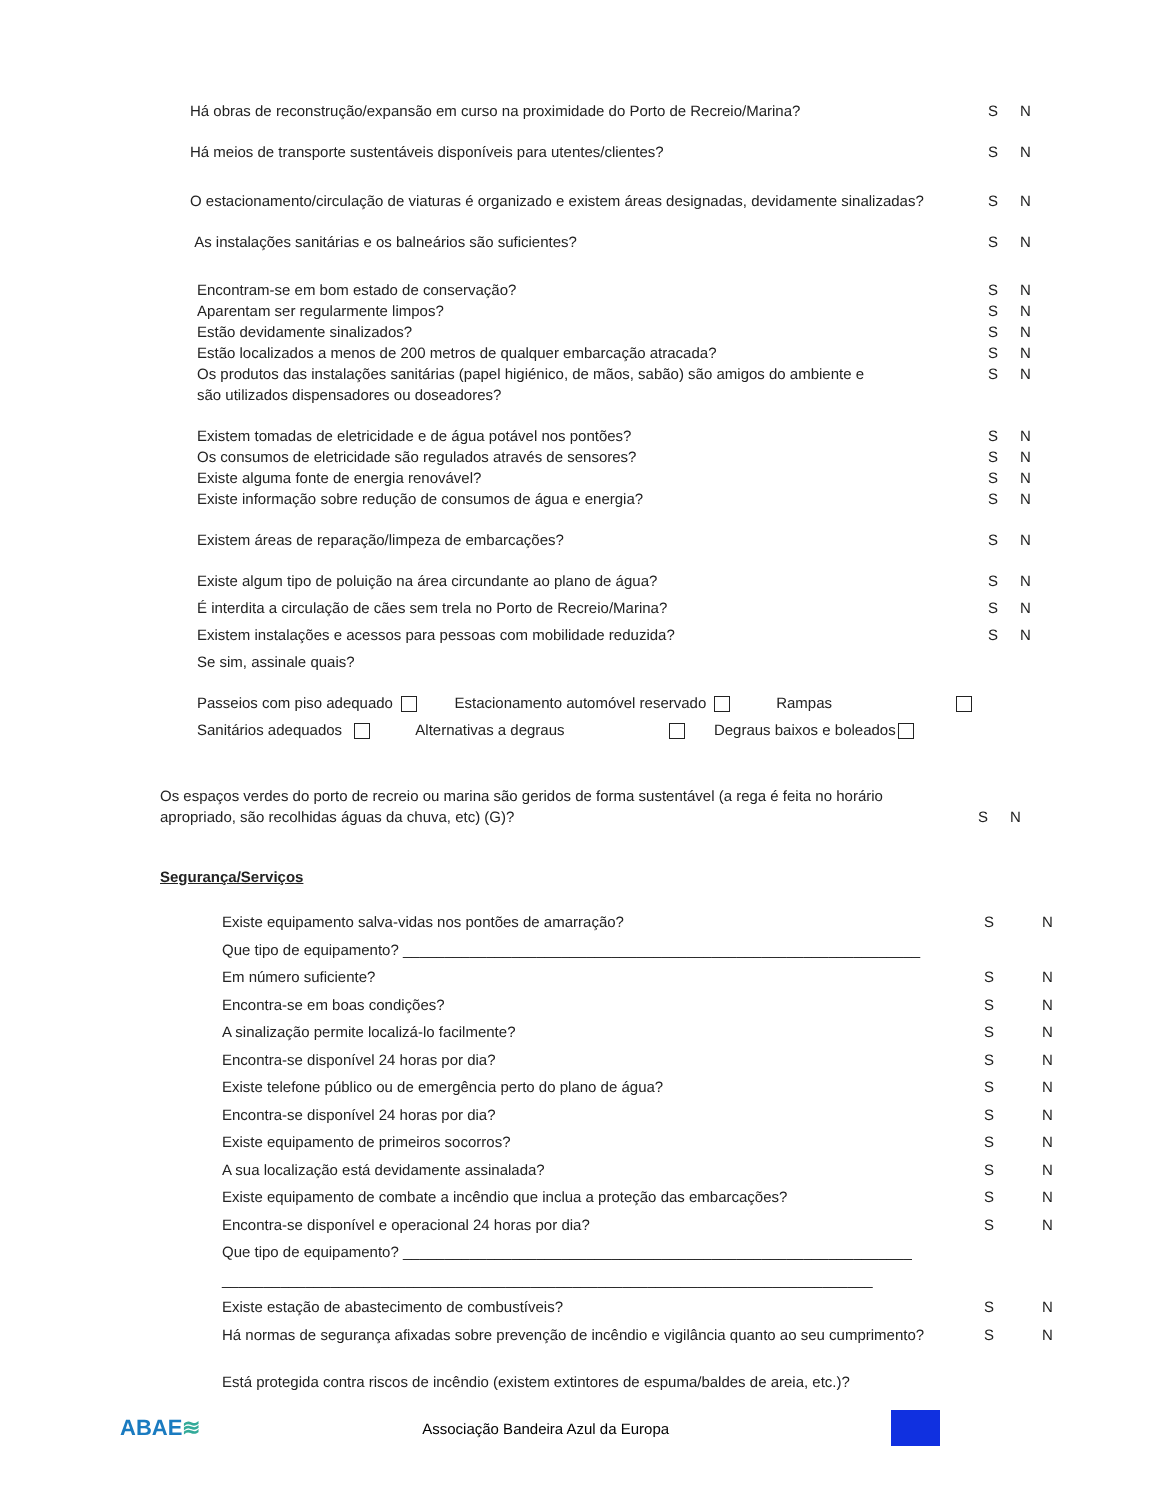Há obras de reconstrução/expansão em curso na proximidade do Porto de Recreio/Marina? S N
Há meios de transporte sustentáveis disponíveis para utentes/clientes? S N
O estacionamento/circulação de viaturas é organizado e existem áreas designadas, devidamente sinalizadas? S N
As instalações sanitárias e os balneários são suficientes? S N
Encontram-se em bom estado de conservação? S N
Aparentam ser regularmente limpos? S N
Estão devidamente sinalizados? S N
Estão localizados a menos de 200 metros de qualquer embarcação atracada? S N
Os produtos das instalações sanitárias (papel higiénico, de mãos, sabão) são amigos do ambiente e
são utilizados dispensadores ou doseadores? S N
Existem tomadas de eletricidade e de água potável nos pontões? S N
Os consumos de eletricidade são regulados através de sensores? S N
Existe alguma fonte de energia renovável? S N
Existe informação sobre redução de consumos de água e energia? S N
Existem áreas de reparação/limpeza de embarcações? S N
Existe algum tipo de poluição na área circundante ao plano de água? S N
É interdita a circulação de cães sem trela no Porto de Recreio/Marina? S N
Existem instalações e acessos para pessoas com mobilidade reduzida? S N
Se sim, assinale quais?
Passeios com piso adequado Estacionamento automóvel reservado Rampas
Sanitários adequados Alternativas a degraus Degraus baixos e boleados
Os espaços verdes do porto de recreio ou marina são geridos de forma sustentável (a rega é feita no horário
apropriado, são recolhidas águas da chuva, etc) (G)? S N
Segurança/Serviços
Existe equipamento salva-vidas nos pontões de amarração? S N
Que tipo de equipamento? ______________________________________________________________
Em número suficiente? S N
Encontra-se em boas condições? S N
A sinalização permite localizá-lo facilmente? S N
Encontra-se disponível 24 horas por dia? S N
Existe telefone público ou de emergência perto do plano de água? S N
Encontra-se disponível 24 horas por dia? S N
Existe equipamento de primeiros socorros? S N
A sua localização está devidamente assinalada? S N
Existe equipamento de combate a incêndio que inclua a proteção das embarcações? S N
Encontra-se disponível e operacional 24 horas por dia? S N
Que tipo de equipamento? _____________________________________________________________
______________________________________________________________________________
Existe estação de abastecimento de combustíveis? S N
Há normas de segurança afixadas sobre prevenção de incêndio e vigilância quanto ao seu cumprimento? S N
Está protegida contra riscos de incêndio (existem extintores de espuma/baldes de areia, etc.)?
ABAE≋ Associação Bandeira Azul da Europa